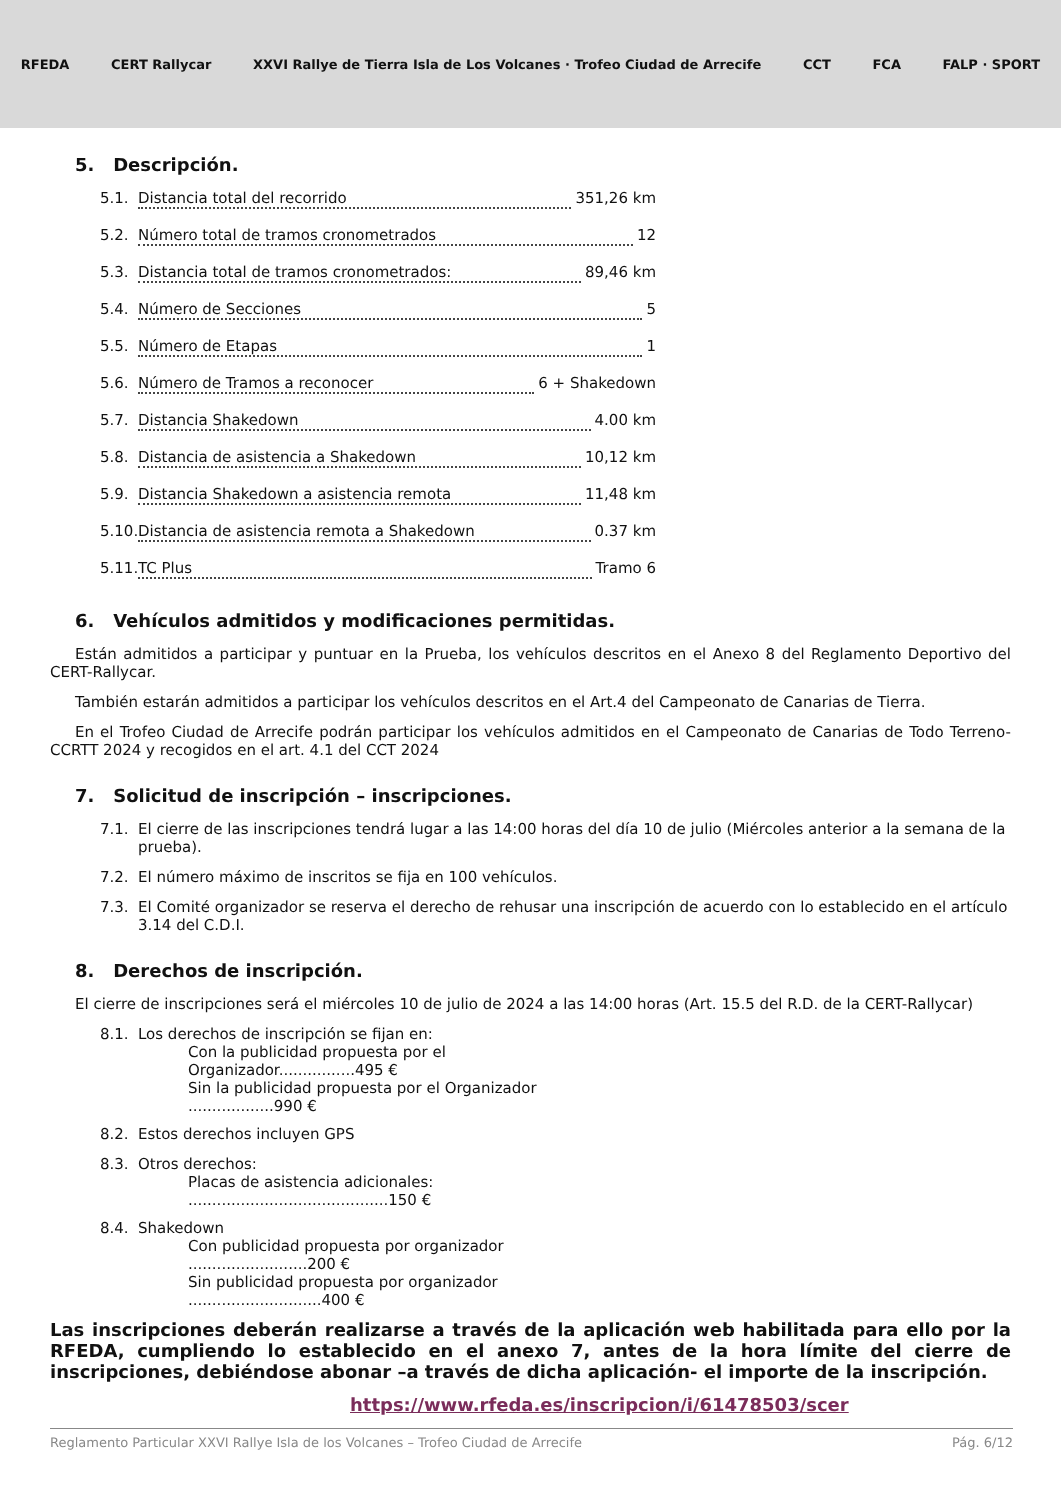RFEDA CERT Rallycar
XXVI Rallye de Tierra Isla de Los Volcanes · Trofeo Ciudad de Arrecife
CCT FCA FALP · SPORT
5. Descripción.
5.1. Distancia total del recorrido 351,26 km
5.2. Número total de tramos cronometrados 12
5.3. Distancia total de tramos cronometrados: 89,46 km
5.4. Número de Secciones 5
5.5. Número de Etapas 1
5.6. Número de Tramos a reconocer 6 + Shakedown
5.7. Distancia Shakedown 4.00 km
5.8. Distancia de asistencia a Shakedown 10,12 km
5.9. Distancia Shakedown a asistencia remota 11,48 km
5.10. Distancia de asistencia remota a Shakedown 0.37 km
5.11. TC Plus Tramo 6
6. Vehículos admitidos y modificaciones permitidas.
Están admitidos a participar y puntuar en la Prueba, los vehículos descritos en el Anexo 8 del Reglamento Deportivo del CERT-Rallycar.
También estarán admitidos a participar los vehículos descritos en el Art.4 del Campeonato de Canarias de Tierra.
En el Trofeo Ciudad de Arrecife podrán participar los vehículos admitidos en el Campeonato de Canarias de Todo Terreno-CCRTT 2024 y recogidos en el art. 4.1 del CCT 2024
7. Solicitud de inscripción – inscripciones.
7.1. El cierre de las inscripciones tendrá lugar a las 14:00 horas del día 10 de julio (Miércoles anterior a la semana de la prueba).
7.2. El número máximo de inscritos se fija en 100 vehículos.
7.3. El Comité organizador se reserva el derecho de rehusar una inscripción de acuerdo con lo establecido en el artículo 3.14 del C.D.I.
8. Derechos de inscripción.
El cierre de inscripciones será el miércoles 10 de julio de 2024 a las 14:00 horas (Art. 15.5 del R.D. de la CERT-Rallycar)
8.1. Los derechos de inscripción se fijan en:
Con la publicidad propuesta por el Organizador................495 €
Sin la publicidad propuesta por el Organizador ..................990 €
8.2. Estos derechos incluyen GPS
8.3. Otros derechos:
Placas de asistencia adicionales: ..........................................150 €
8.4. Shakedown
Con publicidad propuesta por organizador .........................200 €
Sin publicidad propuesta por organizador ............................400 €
Las inscripciones deberán realizarse a través de la aplicación web habilitada para ello por la RFEDA, cumpliendo lo establecido en el anexo 7, antes de la hora límite del cierre de inscripciones, debiéndose abonar –a través de dicha aplicación- el importe de la inscripción.
https://www.rfeda.es/inscripcion/i/61478503/scer
Reglamento Particular XXVI Rallye Isla de los Volcanes – Trofeo Ciudad de Arrecife Pág. 6/12